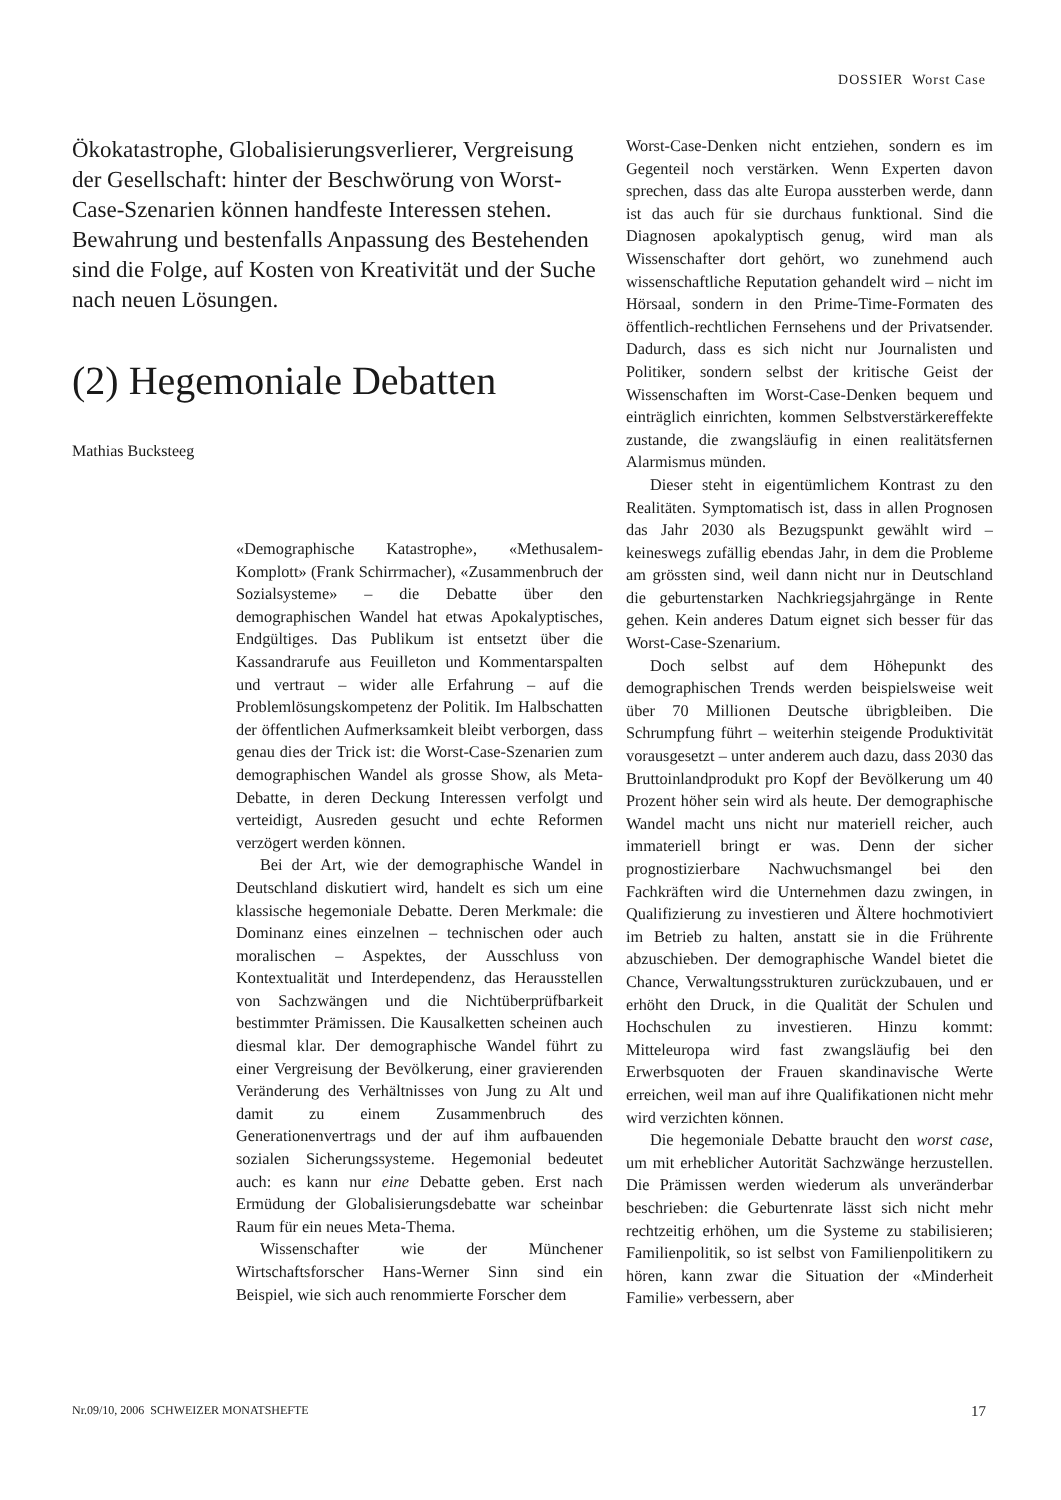DOSSIER Worst Case
Ökokatastrophe, Globalisierungsverlierer, Vergreisung der Gesellschaft: hinter der Beschwörung von Worst-Case-Szenarien können handfeste Interessen stehen. Bewahrung und bestenfalls Anpassung des Bestehenden sind die Folge, auf Kosten von Kreativität und der Suche nach neuen Lösungen.
(2) Hegemoniale Debatten
Mathias Bucksteeg
«Demographische Katastrophe», «Methusalem-Komplott» (Frank Schirrmacher), «Zusammenbruch der Sozialsysteme» – die Debatte über den demographischen Wandel hat etwas Apokalyptisches, Endgültiges. Das Publikum ist entsetzt über die Kassandrarufe aus Feuilleton und Kommentarspalten und vertraut – wider alle Erfahrung – auf die Problemlösungskompetenz der Politik. Im Halbschatten der öffentlichen Aufmerksamkeit bleibt verborgen, dass genau dies der Trick ist: die Worst-Case-Szenarien zum demographischen Wandel als grosse Show, als Meta-Debatte, in deren Deckung Interessen verfolgt und verteidigt, Ausreden gesucht und echte Reformen verzögert werden können.
Bei der Art, wie der demographische Wandel in Deutschland diskutiert wird, handelt es sich um eine klassische hegemoniale Debatte. Deren Merkmale: die Dominanz eines einzelnen – technischen oder auch moralischen – Aspektes, der Ausschluss von Kontextualität und Interdependenz, das Herausstellen von Sachzwängen und die Nichtüberprüfbarkeit bestimmter Prämissen. Die Kausalketten scheinen auch diesmal klar. Der demographische Wandel führt zu einer Vergreisung der Bevölkerung, einer gravierenden Veränderung des Verhältnisses von Jung zu Alt und damit zu einem Zusammenbruch des Generationenvertrags und der auf ihm aufbauenden sozialen Sicherungssysteme. Hegemonial bedeutet auch: es kann nur eine Debatte geben. Erst nach Ermüdung der Globalisierungsdebatte war scheinbar Raum für ein neues Meta-Thema.
Wissenschafter wie der Münchener Wirtschaftsforscher Hans-Werner Sinn sind ein Beispiel, wie sich auch renommierte Forscher dem
Worst-Case-Denken nicht entziehen, sondern es im Gegenteil noch verstärken. Wenn Experten davon sprechen, dass das alte Europa aussterben werde, dann ist das auch für sie durchaus funktional. Sind die Diagnosen apokalyptisch genug, wird man als Wissenschafter dort gehört, wo zunehmend auch wissenschaftliche Reputation gehandelt wird – nicht im Hörsaal, sondern in den Prime-Time-Formaten des öffentlich-rechtlichen Fernsehens und der Privatsender. Dadurch, dass es sich nicht nur Journalisten und Politiker, sondern selbst der kritische Geist der Wissenschaften im Worst-Case-Denken bequem und einträglich einrichten, kommen Selbstverstärkereffekte zustande, die zwangsläufig in einen realitätsfernen Alarmismus münden.
Dieser steht in eigentümlichem Kontrast zu den Realitäten. Symptomatisch ist, dass in allen Prognosen das Jahr 2030 als Bezugspunkt gewählt wird – keineswegs zufällig ebendas Jahr, in dem die Probleme am grössten sind, weil dann nicht nur in Deutschland die geburtenstarken Nachkriegsjahrgänge in Rente gehen. Kein anderes Datum eignet sich besser für das Worst-Case-Szenarium.
Doch selbst auf dem Höhepunkt des demographischen Trends werden beispielsweise weit über 70 Millionen Deutsche übrigbleiben. Die Schrumpfung führt – weiterhin steigende Produktivität vorausgesetzt – unter anderem auch dazu, dass 2030 das Bruttoinlandprodukt pro Kopf der Bevölkerung um 40 Prozent höher sein wird als heute. Der demographische Wandel macht uns nicht nur materiell reicher, auch immateriell bringt er was. Denn der sicher prognostizierbare Nachwuchsmangel bei den Fachkräften wird die Unternehmen dazu zwingen, in Qualifizierung zu investieren und Ältere hochmotiviert im Betrieb zu halten, anstatt sie in die Frührente abzuschieben. Der demographische Wandel bietet die Chance, Verwaltungsstrukturen zurückzubauen, und er erhöht den Druck, in die Qualität der Schulen und Hochschulen zu investieren. Hinzu kommt: Mitteleuropa wird fast zwangsläufig bei den Erwerbsquoten der Frauen skandinavische Werte erreichen, weil man auf ihre Qualifikationen nicht mehr wird verzichten können.
Die hegemoniale Debatte braucht den worst case, um mit erheblicher Autorität Sachzwänge herzustellen. Die Prämissen werden wiederum als unveränderbar beschrieben: die Geburtenrate lässt sich nicht mehr rechtzeitig erhöhen, um die Systeme zu stabilisieren; Familienpolitik, so ist selbst von Familienpolitikern zu hören, kann zwar die Situation der «Minderheit Familie» verbessern, aber
Nr.09/10, 2006 SCHWEIZER MONATSHEFTE 17